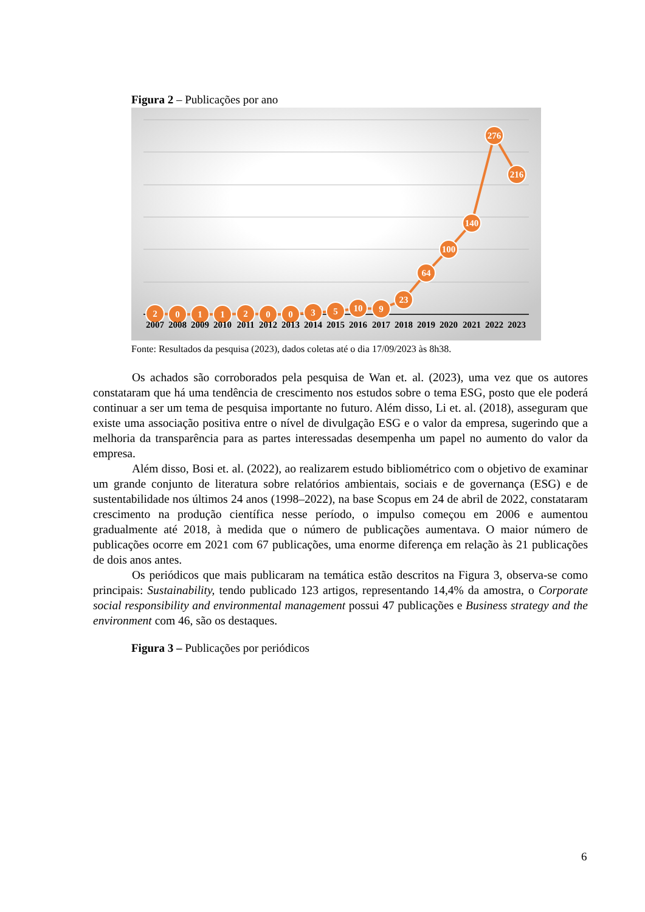Figura 2 – Publicações por ano
2
0
1
1
2
0
0
3
5
10
9
23
64
100
140
276
216
2007
2008
2009
2010
2011
2012
2013
2014
2015
2016
2017
2018
2019
2020
2021
2022
2023
Fonte: Resultados da pesquisa (2023), dados coletas até o dia 17/09/2023 às 8h38.
Os achados são corroborados pela pesquisa de Wan et. al. (2023), uma vez que os autores constataram que há uma tendência de crescimento nos estudos sobre o tema ESG, posto que ele poderá continuar a ser um tema de pesquisa importante no futuro. Além disso, Li et. al. (2018), asseguram que existe uma associação positiva entre o nível de divulgação ESG e o valor da empresa, sugerindo que a melhoria da transparência para as partes interessadas desempenha um papel no aumento do valor da empresa.
Além disso, Bosi et. al. (2022), ao realizarem estudo bibliométrico com o objetivo de examinar um grande conjunto de literatura sobre relatórios ambientais, sociais e de governança (ESG) e de sustentabilidade nos últimos 24 anos (1998–2022), na base Scopus em 24 de abril de 2022, constataram crescimento na produção científica nesse período, o impulso começou em 2006 e aumentou gradualmente até 2018, à medida que o número de publicações aumentava. O maior número de publicações ocorre em 2021 com 67 publicações, uma enorme diferença em relação às 21 publicações de dois anos antes.
Os periódicos que mais publicaram na temática estão descritos na Figura 3, observa-se como principais: Sustainability, tendo publicado 123 artigos, representando 14,4% da amostra, o Corporate social responsibility and environmental management possui 47 publicações e Business strategy and the environment com 46, são os destaques.
Figura 3 – Publicações por periódicos
6